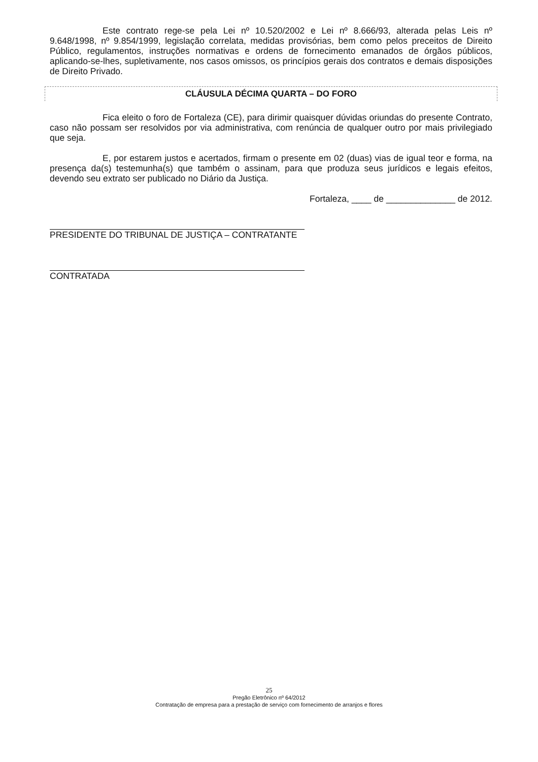Este contrato rege-se pela Lei nº 10.520/2002 e Lei nº 8.666/93, alterada pelas Leis nº 9.648/1998, nº 9.854/1999, legislação correlata, medidas provisórias, bem como pelos preceitos de Direito Público, regulamentos, instruções normativas e ordens de fornecimento emanados de órgãos públicos, aplicando-se-lhes, supletivamente, nos casos omissos, os princípios gerais dos contratos e demais disposições de Direito Privado.
CLÁUSULA DÉCIMA QUARTA – DO FORO
Fica eleito o foro de Fortaleza (CE), para dirimir quaisquer dúvidas oriundas do presente Contrato, caso não possam ser resolvidos por via administrativa, com renúncia de qualquer outro por mais privilegiado que seja.
E, por estarem justos e acertados, firmam o presente em 02 (duas) vias de igual teor e forma, na presença da(s) testemunha(s) que também o assinam, para que produza seus jurídicos e legais efeitos, devendo seu extrato ser publicado no Diário da Justiça.
Fortaleza, ____ de ______________ de 2012.
PRESIDENTE DO TRIBUNAL DE JUSTIÇA – CONTRATANTE
CONTRATADA
25
Pregão Eletrônico nº 64/2012
Contratação de empresa para a prestação de serviço com fornecimento de arranjos e flores